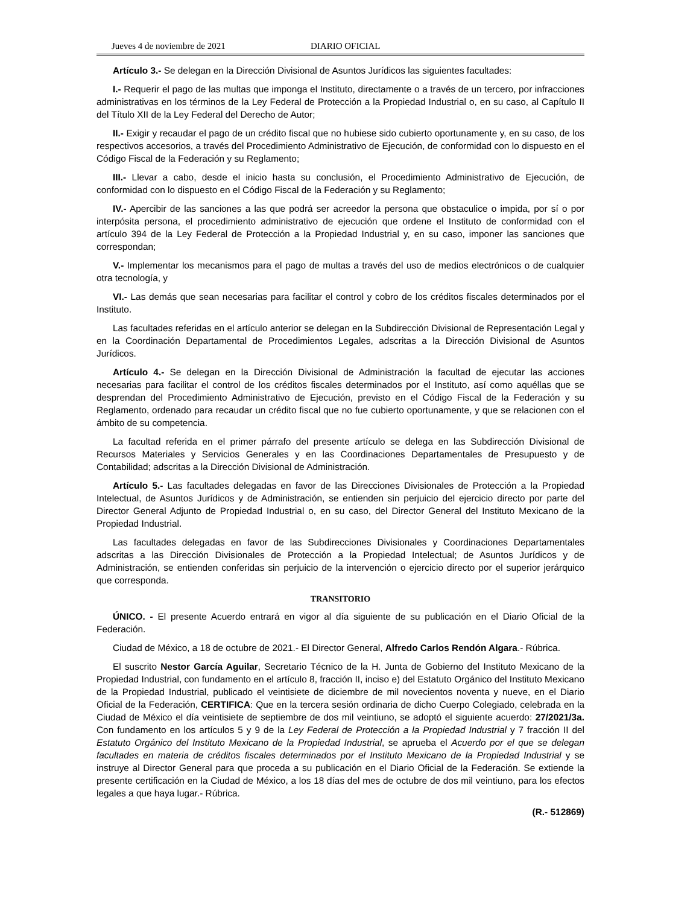Jueves 4 de noviembre de 2021 DIARIO OFICIAL
Artículo 3.- Se delegan en la Dirección Divisional de Asuntos Jurídicos las siguientes facultades:
I.- Requerir el pago de las multas que imponga el Instituto, directamente o a través de un tercero, por infracciones administrativas en los términos de la Ley Federal de Protección a la Propiedad Industrial o, en su caso, al Capítulo II del Título XII de la Ley Federal del Derecho de Autor;
II.- Exigir y recaudar el pago de un crédito fiscal que no hubiese sido cubierto oportunamente y, en su caso, de los respectivos accesorios, a través del Procedimiento Administrativo de Ejecución, de conformidad con lo dispuesto en el Código Fiscal de la Federación y su Reglamento;
III.- Llevar a cabo, desde el inicio hasta su conclusión, el Procedimiento Administrativo de Ejecución, de conformidad con lo dispuesto en el Código Fiscal de la Federación y su Reglamento;
IV.- Apercibir de las sanciones a las que podrá ser acreedor la persona que obstaculice o impida, por sí o por interpósita persona, el procedimiento administrativo de ejecución que ordene el Instituto de conformidad con el artículo 394 de la Ley Federal de Protección a la Propiedad Industrial y, en su caso, imponer las sanciones que correspondan;
V.- Implementar los mecanismos para el pago de multas a través del uso de medios electrónicos o de cualquier otra tecnología, y
VI.- Las demás que sean necesarias para facilitar el control y cobro de los créditos fiscales determinados por el Instituto.
Las facultades referidas en el artículo anterior se delegan en la Subdirección Divisional de Representación Legal y en la Coordinación Departamental de Procedimientos Legales, adscritas a la Dirección Divisional de Asuntos Jurídicos.
Artículo 4.- Se delegan en la Dirección Divisional de Administración la facultad de ejecutar las acciones necesarias para facilitar el control de los créditos fiscales determinados por el Instituto, así como aquéllas que se desprendan del Procedimiento Administrativo de Ejecución, previsto en el Código Fiscal de la Federación y su Reglamento, ordenado para recaudar un crédito fiscal que no fue cubierto oportunamente, y que se relacionen con el ámbito de su competencia.
La facultad referida en el primer párrafo del presente artículo se delega en las Subdirección Divisional de Recursos Materiales y Servicios Generales y en las Coordinaciones Departamentales de Presupuesto y de Contabilidad; adscritas a la Dirección Divisional de Administración.
Artículo 5.- Las facultades delegadas en favor de las Direcciones Divisionales de Protección a la Propiedad Intelectual, de Asuntos Jurídicos y de Administración, se entienden sin perjuicio del ejercicio directo por parte del Director General Adjunto de Propiedad Industrial o, en su caso, del Director General del Instituto Mexicano de la Propiedad Industrial.
Las facultades delegadas en favor de las Subdirecciones Divisionales y Coordinaciones Departamentales adscritas a las Dirección Divisionales de Protección a la Propiedad Intelectual; de Asuntos Jurídicos y de Administración, se entienden conferidas sin perjuicio de la intervención o ejercicio directo por el superior jerárquico que corresponda.
TRANSITORIO
ÚNICO. - El presente Acuerdo entrará en vigor al día siguiente de su publicación en el Diario Oficial de la Federación.
Ciudad de México, a 18 de octubre de 2021.- El Director General, Alfredo Carlos Rendón Algara.- Rúbrica.
El suscrito Nestor García Aguilar, Secretario Técnico de la H. Junta de Gobierno del Instituto Mexicano de la Propiedad Industrial, con fundamento en el artículo 8, fracción II, inciso e) del Estatuto Orgánico del Instituto Mexicano de la Propiedad Industrial, publicado el veintisiete de diciembre de mil novecientos noventa y nueve, en el Diario Oficial de la Federación, CERTIFICA: Que en la tercera sesión ordinaria de dicho Cuerpo Colegiado, celebrada en la Ciudad de México el día veintisiete de septiembre de dos mil veintiuno, se adoptó el siguiente acuerdo: 27/2021/3a. Con fundamento en los artículos 5 y 9 de la Ley Federal de Protección a la Propiedad Industrial y 7 fracción II del Estatuto Orgánico del Instituto Mexicano de la Propiedad Industrial, se aprueba el Acuerdo por el que se delegan facultades en materia de créditos fiscales determinados por el Instituto Mexicano de la Propiedad Industrial y se instruye al Director General para que proceda a su publicación en el Diario Oficial de la Federación. Se extiende la presente certificación en la Ciudad de México, a los 18 días del mes de octubre de dos mil veintiuno, para los efectos legales a que haya lugar.- Rúbrica.
(R.- 512869)